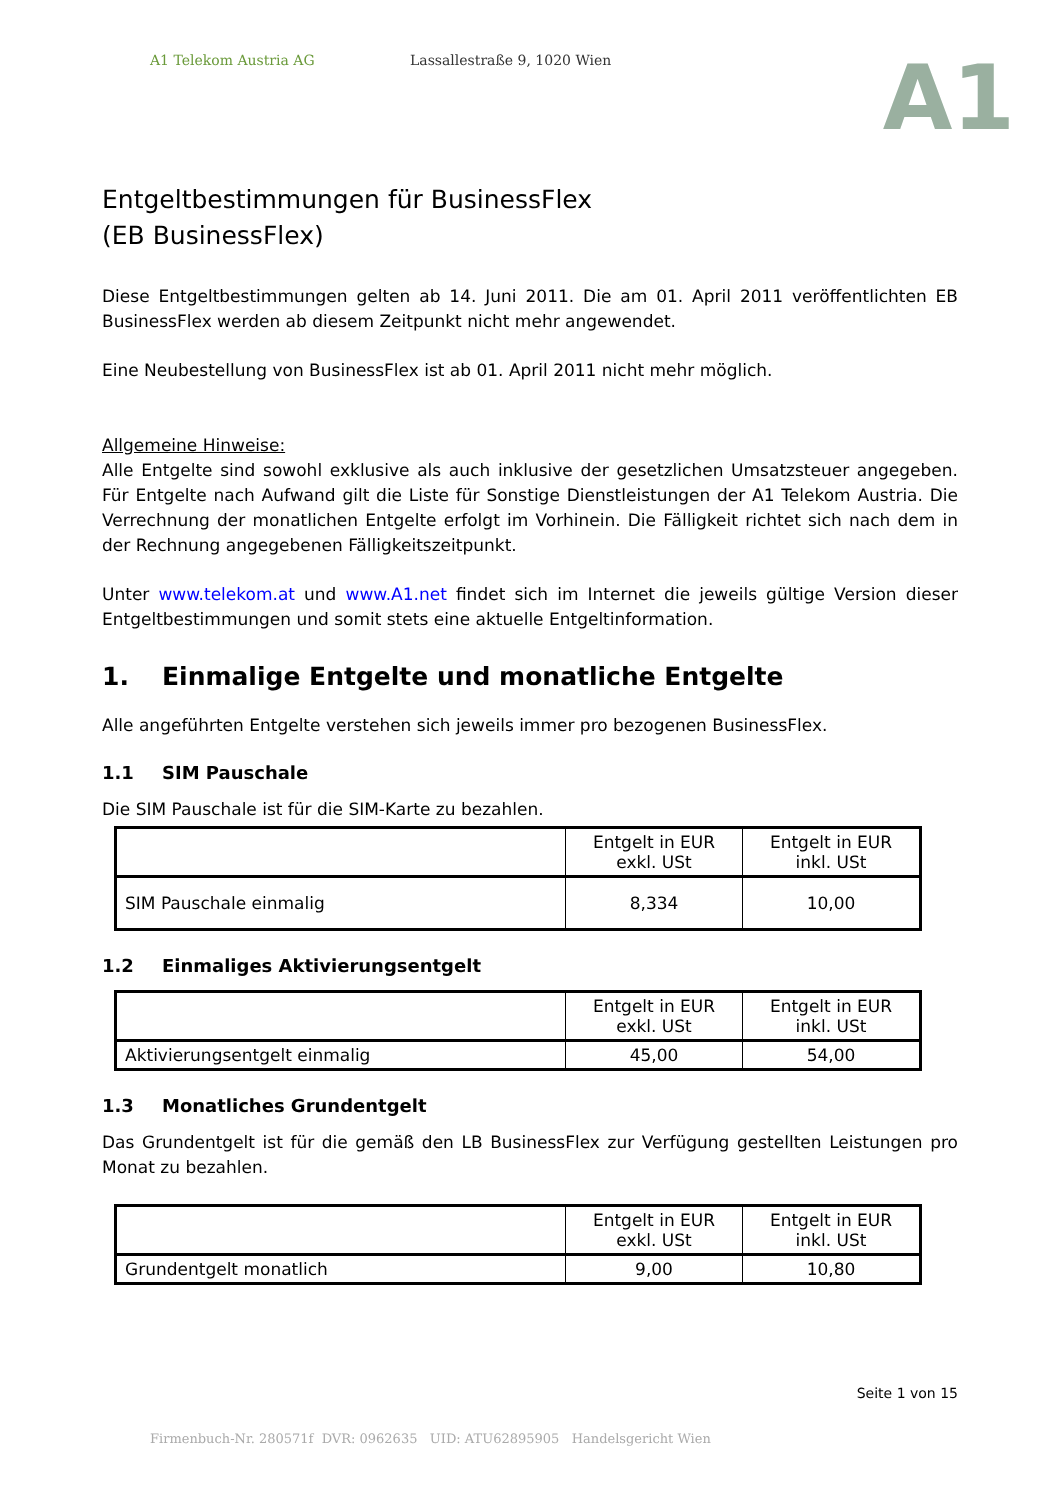A1 Telekom Austria AG Lassallestraße 9, 1020 Wien
A1
Entgeltbestimmungen für BusinessFlex
(EB BusinessFlex)
Diese Entgeltbestimmungen gelten ab 14. Juni 2011. Die am 01. April 2011 veröffentlichten EB BusinessFlex werden ab diesem Zeitpunkt nicht mehr angewendet.
Eine Neubestellung von BusinessFlex ist ab 01. April 2011 nicht mehr möglich.
Allgemeine Hinweise:
Alle Entgelte sind sowohl exklusive als auch inklusive der gesetzlichen Umsatzsteuer angegeben. Für Entgelte nach Aufwand gilt die Liste für Sonstige Dienstleistungen der A1 Telekom Austria. Die Verrechnung der monatlichen Entgelte erfolgt im Vorhinein. Die Fälligkeit richtet sich nach dem in der Rechnung angegebenen Fälligkeitszeitpunkt.
Unter www.telekom.at und www.A1.net findet sich im Internet die jeweils gültige Version dieser Entgeltbestimmungen und somit stets eine aktuelle Entgeltinformation.
1. Einmalige Entgelte und monatliche Entgelte
Alle angeführten Entgelte verstehen sich jeweils immer pro bezogenen BusinessFlex.
1.1 SIM Pauschale
Die SIM Pauschale ist für die SIM-Karte zu bezahlen.
| | Entgelt in EUR exkl. USt | Entgelt in EUR inkl. USt |
| --- | --- | --- |
| SIM Pauschale einmalig | 8,334 | 10,00 |
1.2 Einmaliges Aktivierungsentgelt
| | Entgelt in EUR exkl. USt | Entgelt in EUR inkl. USt |
| --- | --- | --- |
| Aktivierungsentgelt einmalig | 45,00 | 54,00 |
1.3 Monatliches Grundentgelt
Das Grundentgelt ist für die gemäß den LB BusinessFlex zur Verfügung gestellten Leistungen pro Monat zu bezahlen.
| | Entgelt in EUR exkl. USt | Entgelt in EUR inkl. USt |
| --- | --- | --- |
| Grundentgelt monatlich | 9,00 | 10,80 |
Seite 1 von 15
Firmenbuch-Nr. 280571f DVR: 0962635 UID: ATU62895905 Handelsgericht Wien